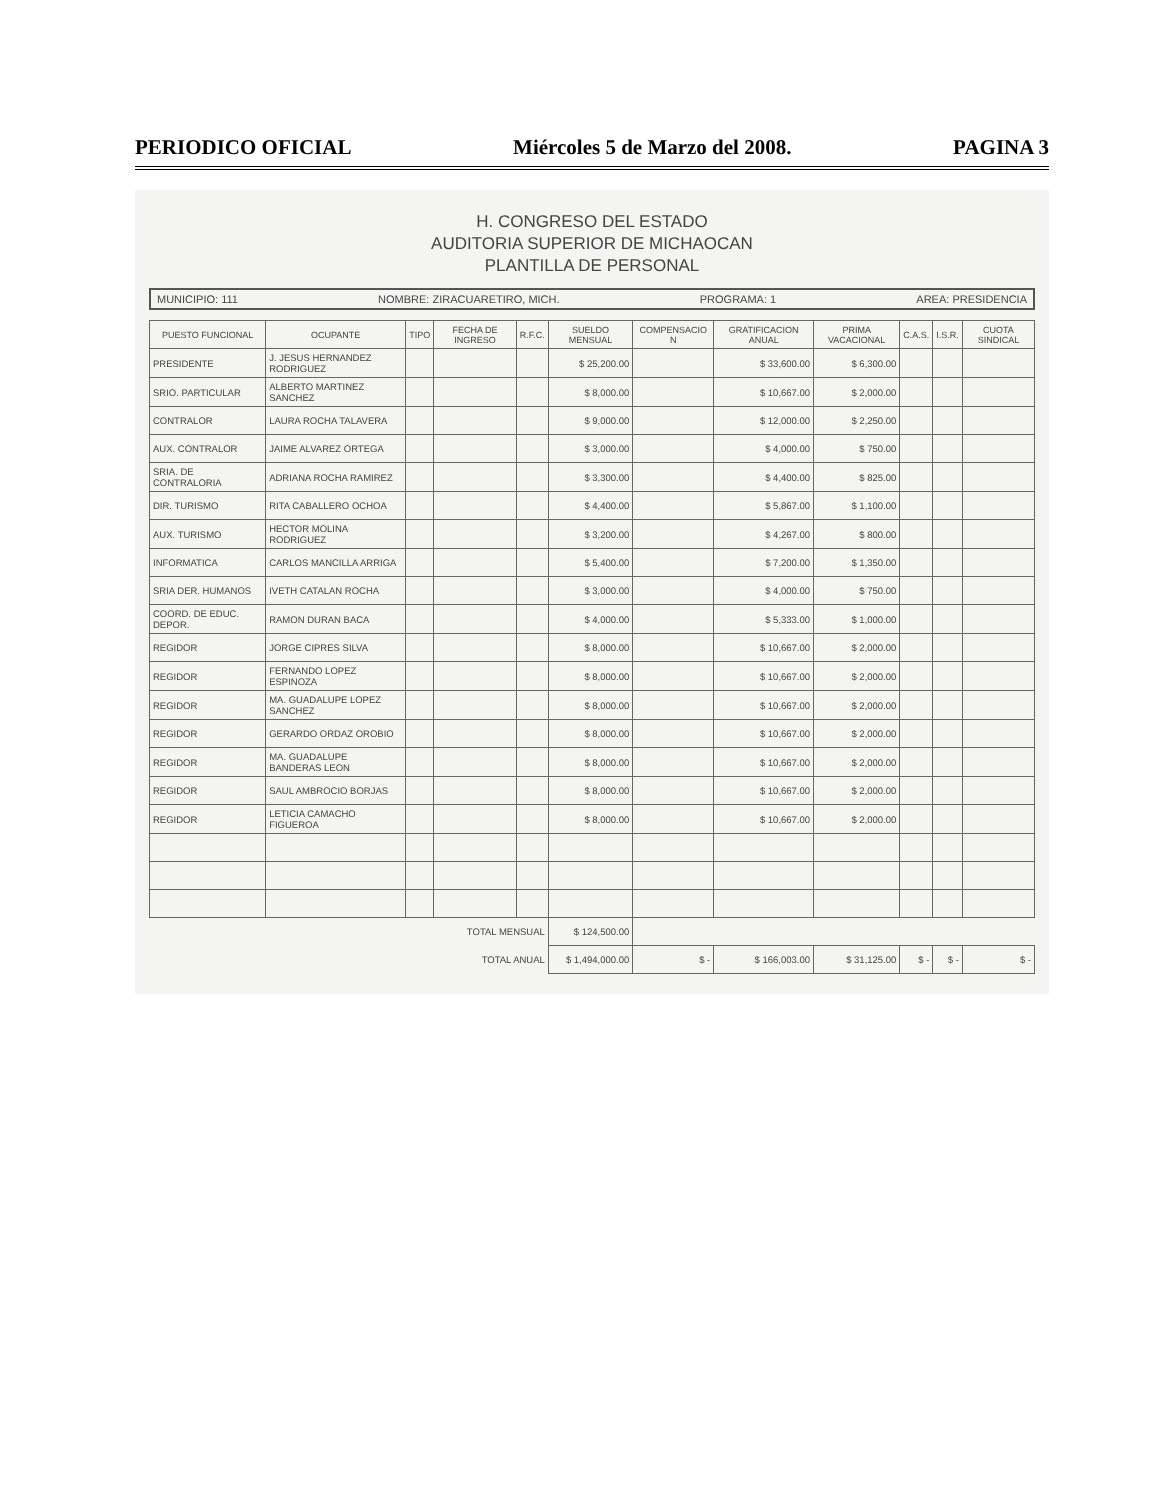PERIODICO OFICIAL Miércoles 5 de Marzo del 2008. PAGINA 3
H. CONGRESO DEL ESTADO
AUDITORIA SUPERIOR DE MICHAOCAN
PLANTILLA DE PERSONAL
MUNICIPIO: 111 NOMBRE: ZIRACUARETIRO, MICH. PROGRAMA: 1 AREA: PRESIDENCIA
| PUESTO FUNCIONAL | OCUPANTE | TIPO | FECHA DE INGRESO | R.F.C. | SUELDO MENSUAL | COMPENSACIO N | GRATIFICACION ANUAL | PRIMA VACACIONAL | C.A.S. | I.S.R. | CUOTA SINDICAL |
| --- | --- | --- | --- | --- | --- | --- | --- | --- | --- | --- | --- |
| PRESIDENTE | J. JESUS HERNANDEZ RODRIGUEZ | | | | $ 25,200.00 | | $ 33,600.00 | $ 6,300.00 | | | |
| SRIO. PARTICULAR | ALBERTO MARTINEZ SANCHEZ | | | | $ 8,000.00 | | $ 10,667.00 | $ 2,000.00 | | | |
| CONTRALOR | LAURA ROCHA TALAVERA | | | | $ 9,000.00 | | $ 12,000.00 | $ 2,250.00 | | | |
| AUX. CONTRALOR | JAIME ALVAREZ ORTEGA | | | | $ 3,000.00 | | $ 4,000.00 | $ 750.00 | | | |
| SRIA. DE CONTRALORIA | ADRIANA ROCHA RAMIREZ | | | | $ 3,300.00 | | $ 4,400.00 | $ 825.00 | | | |
| DIR. TURISMO | RITA CABALLERO OCHOA | | | | $ 4,400.00 | | $ 5,867.00 | $ 1,100.00 | | | |
| AUX. TURISMO | HECTOR MOLINA RODRIGUEZ | | | | $ 3,200.00 | | $ 4,267.00 | $ 800.00 | | | |
| INFORMATICA | CARLOS MANCILLA ARRIGA | | | | $ 5,400.00 | | $ 7,200.00 | $ 1,350.00 | | | |
| SRIA DER. HUMANOS | IVETH CATALAN ROCHA | | | | $ 3,000.00 | | $ 4,000.00 | $ 750.00 | | | |
| COORD. DE EDUC. DEPOR. | RAMON DURAN BACA | | | | $ 4,000.00 | | $ 5,333.00 | $ 1,000.00 | | | |
| REGIDOR | JORGE CIPRES SILVA | | | | $ 8,000.00 | | $ 10,667.00 | $ 2,000.00 | | | |
| REGIDOR | FERNANDO LOPEZ ESPINOZA | | | | $ 8,000.00 | | $ 10,667.00 | $ 2,000.00 | | | |
| REGIDOR | MA. GUADALUPE LOPEZ SANCHEZ | | | | $ 8,000.00 | | $ 10,667.00 | $ 2,000.00 | | | |
| REGIDOR | GERARDO ORDAZ OROBIO | | | | $ 8,000.00 | | $ 10,667.00 | $ 2,000.00 | | | |
| REGIDOR | MA. GUADALUPE BANDERAS LEON | | | | $ 8,000.00 | | $ 10,667.00 | $ 2,000.00 | | | |
| REGIDOR | SAUL AMBROCIO BORJAS | | | | $ 8,000.00 | | $ 10,667.00 | $ 2,000.00 | | | |
| REGIDOR | LETICIA CAMACHO FIGUEROA | | | | $ 8,000.00 | | $ 10,667.00 | $ 2,000.00 | | | |
| TOTAL MENSUAL | | | | | $ 124,500.00 | | | | | | |
| TOTAL ANUAL | | | | | $ 1,494,000.00 | $ - | $ 166,003.00 | $ 31,125.00 | $ - | $ - | $ - |